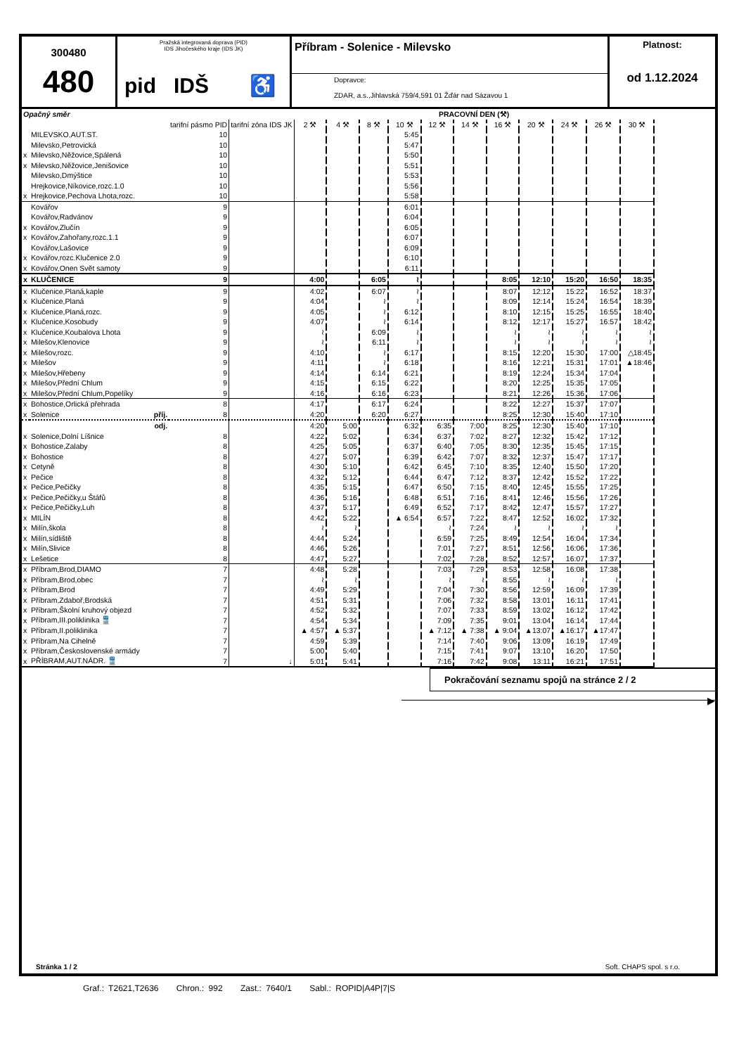300480
480
Pražská integrovaná doprava (PID)
IDS Jihočeského kraje (IDS JK)
pid IDŠ ♿
Příbram - Solenice - Milevsko
Dopravce:
ZDAR, a.s.,Jihlavská 759/4,591 01 Žďár nad Sázavou 1
Platnost:
od 1.12.2024
| Opačný směr | | | | PRACOVNÍ DEN (⚒) | | | | | | | | | | |
| --- | --- | --- | --- | --- | --- | --- | --- | --- | --- | --- | --- | --- | --- | --- |
| | | tarifní pásmo PID | tarifní zóna IDS JK | 2 ⚒ | 4 ⚒ | 8 ⚒ | 10 ⚒ | 12 ⚒ | 14 ⚒ | 16 ⚒ | 20 ⚒ | 24 ⚒ | 26 ⚒ | 30 ⚒ |
| | MILEVSKO,AUT.ST. | 10 | | | | | 5:45 | | | | | | | |
| | Milevsko,Petrovická | 10 | | | | | 5:47 | | | | | | | |
| x | Milevsko,Něžovice,Spálená | 10 | | | | | 5:50 | | | | | | | |
| x | Milevsko,Něžovice,Jenišovice | 10 | | | | | 5:51 | | | | | | | |
| | Milevsko,Dmýštice | 10 | | | | | 5:53 | | | | | | | |
| | Hrejkovice,Níkovice,rozc.1.0 | 10 | | | | | 5:56 | | | | | | | |
| x | Hrejkovice,Pechova Lhota,rozc. | 10 | | | | | 5:58 | | | | | | | |
| | Kovářov | 9 | | | | | 6:01 | | | | | | | |
| | Kovářov,Radvánov | 9 | | | | | 6:04 | | | | | | | |
| x | Kovářov,Zlučín | 9 | | | | | 6:05 | | | | | | | |
| x | Kovářov,Zahořany,rozc.1.1 | 9 | | | | | 6:07 | | | | | | | |
| | Kovářov,Lašovice | 9 | | | | | 6:09 | | | | | | | |
| x | Kovářov,rozc.Klučenice 2.0 | 9 | | | | | 6:10 | | | | | | | |
| x | Kovářov,Onen Svět samoty | 9 | | | | | 6:11 | | | | | | | |
| x | KLUČENICE | 9 | | 4:00 | | 6:05 | ≀ | | | 8:05 | 12:10 | 15:20 | 16:50 | 18:35 |
| x | Klučenice,Planá,kaple | 9 | | 4:02 | | 6:07 | ≀ | | | 8:07 | 12:12 | 15:22 | 16:52 | 18:37 |
| x | Klučenice,Planá | 9 | | 4:04 | | ≀ | ≀ | | | 8:09 | 12:14 | 15:24 | 16:54 | 18:39 |
| x | Klučenice,Planá,rozc. | 9 | | 4:05 | | ≀ | 6:12 | | | 8:10 | 12:15 | 15:25 | 16:55 | 18:40 |
| x | Klučenice,Kosobudy | 9 | | 4:07 | | ≀ | 6:14 | | | 8:12 | 12:17 | 15:27 | 16:57 | 18:42 |
| x | Klučenice,Koubalova Lhota | 9 | | ≀ | | 6:09 | ≀ | | | ≀ | ≀ | ≀ | ≀ | ≀ |
| x | Milešov,Klenovice | 9 | | ≀ | | 6:11 | ≀ | | | ≀ | ≀ | ≀ | ≀ | ≀ |
| x | Milešov,rozc. | 9 | | 4:10 | | ≀ | 6:17 | | | 8:15 | 12:20 | 15:30 | 17:00 | △18:45 |
| x | Milešov | 9 | | 4:11 | | ≀ | 6:18 | | | 8:16 | 12:21 | 15:31 | 17:01 | ▲18:46 |
| x | Milešov,Hřebeny | 9 | | 4:14 | | 6:14 | 6:21 | | | 8:19 | 12:24 | 15:34 | 17:04 | |
| x | Milešov,Přední Chlum | 9 | | 4:15 | | 6:15 | 6:22 | | | 8:20 | 12:25 | 15:35 | 17:05 | |
| x | Milešov,Přední Chlum,Popelíky | 9 | | 4:16 | | 6:16 | 6:23 | | | 8:21 | 12:26 | 15:36 | 17:06 | |
| x | Bohostice,Orlická přehrada | 8 | | 4:17 | | 6:17 | 6:24 | | | 8:22 | 12:27 | 15:37 | 17:07 | |
| x | Solenice příj. | 8 | | 4:20 | | 6:20 | 6:27 | | | 8:25 | 12:30 | 15:40 | 17:10 | |
| | odj. | | | 4:20 | 5:00 | | 6:32 | 6:35 | 7:00 | 8:25 | 12:30 | 15:40 | 17:10 | |
| x | Solenice,Dolní Líšnice | 8 | | 4:22 | 5:02 | | 6:34 | 6:37 | 7:02 | 8:27 | 12:32 | 15:42 | 17:12 | |
| x | Bohostice,Zalaby | 8 | | 4:25 | 5:05 | | 6:37 | 6:40 | 7:05 | 8:30 | 12:35 | 15:45 | 17:15 | |
| x | Bohostice | 8 | | 4:27 | 5:07 | | 6:39 | 6:42 | 7:07 | 8:32 | 12:37 | 15:47 | 17:17 | |
| x | Cetyně | 8 | | 4:30 | 5:10 | | 6:42 | 6:45 | 7:10 | 8:35 | 12:40 | 15:50 | 17:20 | |
| x | Pečice | 8 | | 4:32 | 5:12 | | 6:44 | 6:47 | 7:12 | 8:37 | 12:42 | 15:52 | 17:22 | |
| x | Pečice,Pečičky | 8 | | 4:35 | 5:15 | | 6:47 | 6:50 | 7:15 | 8:40 | 12:45 | 15:55 | 17:25 | |
| x | Pečice,Pečičky,u Štáfů | 8 | | 4:36 | 5:16 | | 6:48 | 6:51 | 7:16 | 8:41 | 12:46 | 15:56 | 17:26 | |
| x | Pečice,Pečičky,Luh | 8 | | 4:37 | 5:17 | | 6:49 | 6:52 | 7:17 | 8:42 | 12:47 | 15:57 | 17:27 | |
| x | MILÍN | 8 | | 4:42 | 5:22 | | ▲ 6:54 | 6:57 | 7:22 | 8:47 | 12:52 | 16:02 | 17:32 | |
| x | Milín,škola | 8 | | ≀ | ≀ | | | ≀ | 7:24 | ≀ | ≀ | ≀ | ≀ | |
| x | Milín,sídliště | 8 | | 4:44 | 5:24 | | | 6:59 | 7:25 | 8:49 | 12:54 | 16:04 | 17:34 | |
| x | Milín,Slivice | 8 | | 4:46 | 5:26 | | | 7:01 | 7:27 | 8:51 | 12:56 | 16:06 | 17:36 | |
| x | Lešetice | 8 | | 4:47 | 5:27 | | | 7:02 | 7:28 | 8:52 | 12:57 | 16:07 | 17:37 | |
| x | Příbram,Brod,DIAMO | 7 | | 4:48 | 5:28 | | | 7:03 | 7:29 | 8:53 | 12:58 | 16:08 | 17:38 | |
| x | Příbram,Brod,obec | 7 | | ≀ | ≀ | | | ≀ | ≀ | 8:55 | ≀ | ≀ | ≀ | |
| x | Příbram,Brod | 7 | | 4:49 | 5:29 | | | 7:04 | 7:30 | 8:56 | 12:59 | 16:09 | 17:39 | |
| x | Příbram,Zdaboř,Brodská | 7 | | 4:51 | 5:31 | | | 7:06 | 7:32 | 8:58 | 13:01 | 16:11 | 17:41 | |
| x | Příbram,Školní kruhový objezd | 7 | | 4:52 | 5:32 | | | 7:07 | 7:33 | 8:59 | 13:02 | 16:12 | 17:42 | |
| x | Příbram,III.poliklinika 🚆 | 7 | | 4:54 | 5:34 | | | 7:09 | 7:35 | 9:01 | 13:04 | 16:14 | 17:44 | |
| x | Příbram,II.poliklinika | 7 | | ▲ 4:57 | ▲ 5:37 | | | ▲ 7:12 | ▲ 7:38 | ▲ 9:04 | ▲13:07 | ▲16:17 | ▲17:47 | |
| x | Příbram,Na Cihelně | 7 | | 4:59 | 5:39 | | | 7:14 | 7:40 | 9:06 | 13:09 | 16:19 | 17:49 | |
| x | Příbram,Československé armády | 7 | | 5:00 | 5:40 | | | 7:15 | 7:41 | 9:07 | 13:10 | 16:20 | 17:50 | |
| x | PŘÍBRAM,AUT.NÁDR. 🚆 | 7 | ↓ | 5:01 | 5:41 | | | 7:16 | 7:42 | 9:08 | 13:11 | 16:21 | 17:51 | |
Pokračování seznamu spojů na stránce 2 / 2
▶
Stránka 1 / 2 Soft. CHAPS spol. s r.o.
Graf.: T2621,T2636 Chron.: 992 Zast.: 7640/1 Sabl.: ROPID|A4P|7|S